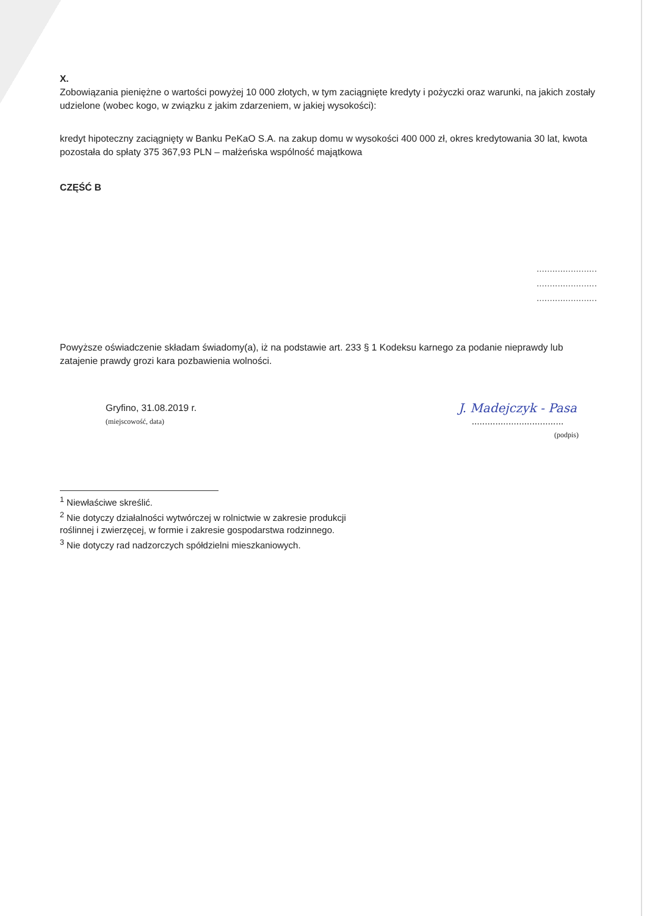X.
Zobowiązania pieniężne o wartości powyżej 10 000 złotych, w tym zaciągnięte kredyty i pożyczki oraz warunki, na jakich zostały udzielone (wobec kogo, w związku z jakim zdarzeniem, w jakiej wysokości):
kredyt hipoteczny zaciągnięty w Banku PeKaO S.A. na zakup domu w wysokości 400 000 zł, okres kredytowania 30 lat, kwota pozostała do spłaty 375 367,93 PLN – małżeńska wspólność majątkowa
CZĘŚĆ B
.......................
.......................
.......................
Powyższe oświadczenie składam świadomy(a), iż na podstawie art. 233 § 1 Kodeksu karnego za podanie nieprawdy lub zatajenie prawdy grozi kara pozbawienia wolności.
Gryfino, 31.08.2019 r.
(miejscowość, data)
J. Madejczyk - Pasa
...................................
(podpis)
<sup>1</sup> Niewłaściwe skreślić.
<sup>2</sup> Nie dotyczy działalności wytwórczej w rolnictwie w zakresie produkcji roślinnej i zwierzęcej, w formie i zakresie gospodarstwa rodzinnego.
<sup>3</sup> Nie dotyczy rad nadzorczych spółdzielni mieszkaniowych.